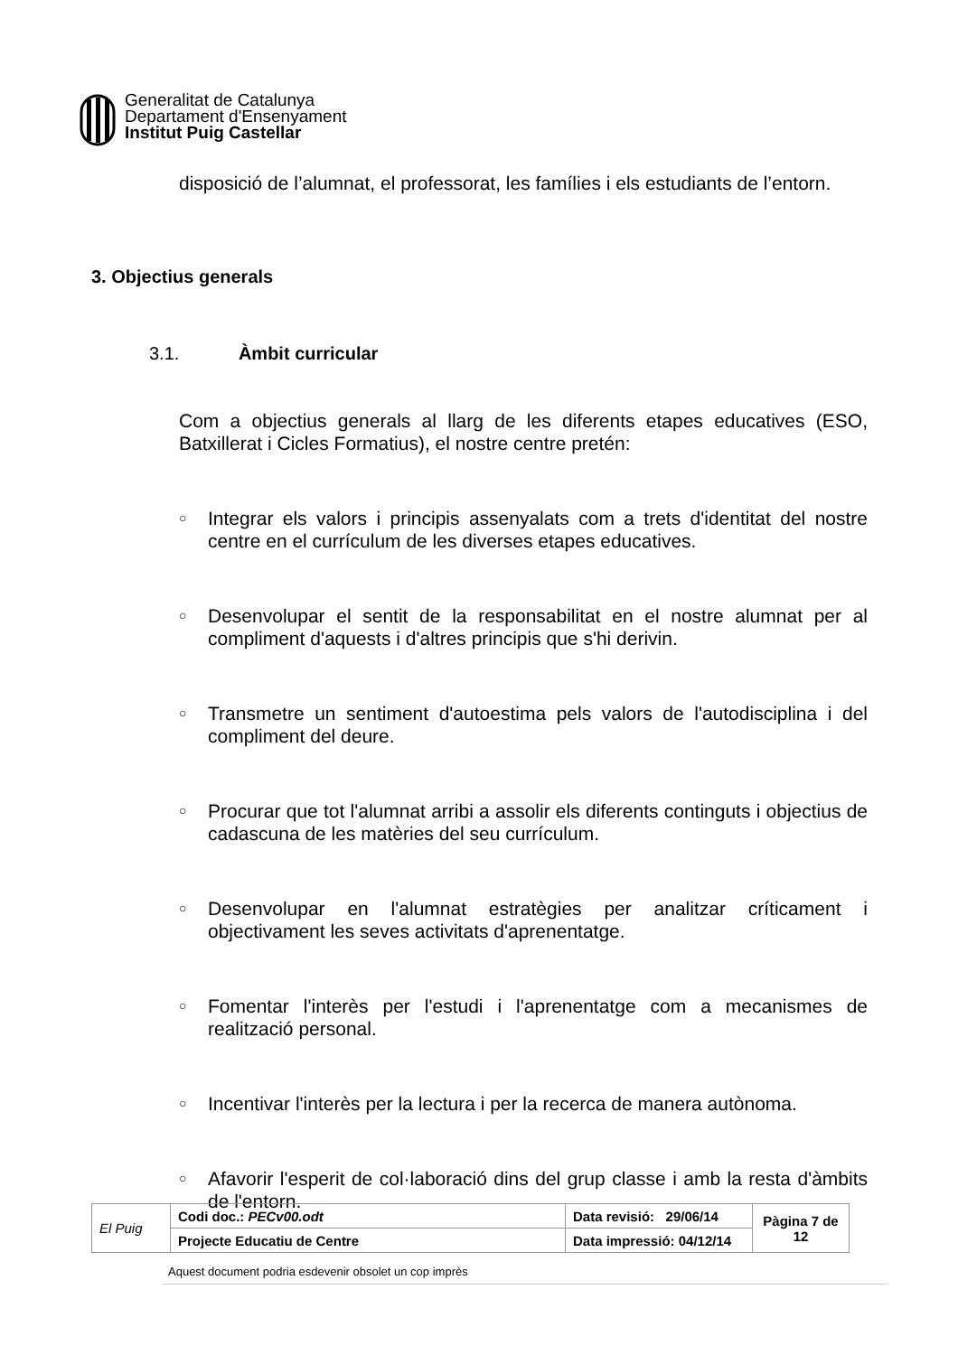Generalitat de Catalunya
Departament d'Ensenyament
Institut Puig Castellar
disposició de l’alumnat, el professorat, les famílies i els estudiants de l’entorn.
3. Objectius generals
3.1. Àmbit curricular
Com a objectius generals al llarg de les diferents etapes educatives (ESO, Batxillerat i Cicles Formatius), el nostre centre pretén:
○ Integrar els valors i principis assenyalats com a trets d'identitat del nostre centre en el currículum de les diverses etapes educatives.
○ Desenvolupar el sentit de la responsabilitat en el nostre alumnat per al compliment d'aquests i d'altres principis que s'hi derivin.
○ Transmetre un sentiment d'autoestima pels valors de l'autodisciplina i del compliment del deure.
○ Procurar que tot l'alumnat arribi a assolir els diferents continguts i objectius de cadascuna de les matèries del seu currículum.
○ Desenvolupar en l'alumnat estratègies per analitzar críticament i objectivament les seves activitats d'aprenentatge.
○ Fomentar l'interès per l'estudi i l'aprenentatge com a mecanismes de realització personal.
○ Incentivar l'interès per la lectura i per la recerca de manera autònoma.
○ Afavorir l'esperit de col·laboració dins del grup classe i amb la resta d'àmbits de l'entorn.
| El Puig | Codi doc.: PECv00.odt | Data revisió: 29/06/14 | Pàgina 7 de 12 |
| | Projecte Educatiu de Centre | Data impressió: 04/12/14 | |
Aquest document podria esdevenir obsolet un cop imprès